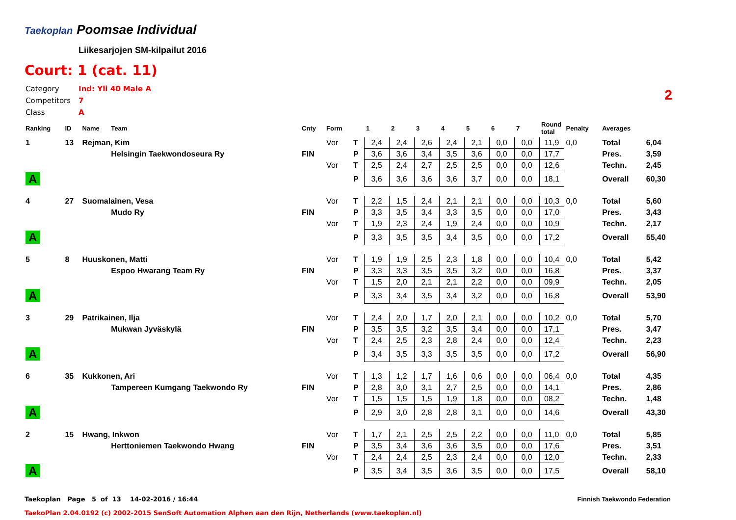Taekoplan
Poomsae Individual
Liikesarjojen SM-kilpailut 2016
Court: 1 (cat. 11)
| Category | Ind: Yli 40 Male A |
| Competitors | 7 |
| Class | A |
2
| Ranking | ID | Name | Team | Cnty | Form | | 1 | 2 | 3 | 4 | 5 | 6 | 7 | Round total | Penalty | Averages | |
| --- | --- | --- | --- | --- | --- | --- | --- | --- | --- | --- | --- | --- | --- | --- | --- | --- | --- |
| 1 | 13 | Rejman, Kim | | | Vor | T | 2,4 | 2,4 | 2,6 | 2,4 | 2,1 | 0,0 | 0,0 | 11,9 | 0,0 | Total | 6,04 |
| | | | Helsingin Taekwondoseura Ry | FIN | | P | 3,6 | 3,6 | 3,4 | 3,5 | 3,6 | 0,0 | 0,0 | 17,7 | | Pres. | 3,59 |
| | | | | | Vor | T | 2,5 | 2,4 | 2,7 | 2,5 | 2,5 | 0,0 | 0,0 | 12,6 | | Techn. | 2,45 |
| A | | | | | | P | 3,6 | 3,6 | 3,6 | 3,6 | 3,7 | 0,0 | 0,0 | 18,1 | | Overall | 60,30 |
| 4 | 27 | Suomalainen, Vesa | | | Vor | T | 2,2 | 1,5 | 2,4 | 2,1 | 2,1 | 0,0 | 0,0 | 10,3 | 0,0 | Total | 5,60 |
| | | | Mudo Ry | FIN | | P | 3,3 | 3,5 | 3,4 | 3,3 | 3,5 | 0,0 | 0,0 | 17,0 | | Pres. | 3,43 |
| | | | | | Vor | T | 1,9 | 2,3 | 2,4 | 1,9 | 2,4 | 0,0 | 0,0 | 10,9 | | Techn. | 2,17 |
| A | | | | | | P | 3,3 | 3,5 | 3,5 | 3,4 | 3,5 | 0,0 | 0,0 | 17,2 | | Overall | 55,40 |
| 5 | 8 | Huuskonen, Matti | | | Vor | T | 1,9 | 1,9 | 2,5 | 2,3 | 1,8 | 0,0 | 0,0 | 10,4 | 0,0 | Total | 5,42 |
| | | | Espoo Hwarang Team Ry | FIN | | P | 3,3 | 3,3 | 3,5 | 3,5 | 3,2 | 0,0 | 0,0 | 16,8 | | Pres. | 3,37 |
| | | | | | Vor | T | 1,5 | 2,0 | 2,1 | 2,1 | 2,2 | 0,0 | 0,0 | 09,9 | | Techn. | 2,05 |
| A | | | | | | P | 3,3 | 3,4 | 3,5 | 3,4 | 3,2 | 0,0 | 0,0 | 16,8 | | Overall | 53,90 |
| 3 | 29 | Patrikainen, Ilja | | | Vor | T | 2,4 | 2,0 | 1,7 | 2,0 | 2,1 | 0,0 | 0,0 | 10,2 | 0,0 | Total | 5,70 |
| | | | Mukwan Jyväskylä | FIN | | P | 3,5 | 3,5 | 3,2 | 3,5 | 3,4 | 0,0 | 0,0 | 17,1 | | Pres. | 3,47 |
| | | | | | Vor | T | 2,4 | 2,5 | 2,3 | 2,8 | 2,4 | 0,0 | 0,0 | 12,4 | | Techn. | 2,23 |
| A | | | | | | P | 3,4 | 3,5 | 3,3 | 3,5 | 3,5 | 0,0 | 0,0 | 17,2 | | Overall | 56,90 |
| 6 | 35 | Kukkonen, Ari | | | Vor | T | 1,3 | 1,2 | 1,7 | 1,6 | 0,6 | 0,0 | 0,0 | 06,4 | 0,0 | Total | 4,35 |
| | | | Tampereen Kumgang Taekwondo Ry | FIN | | P | 2,8 | 3,0 | 3,1 | 2,7 | 2,5 | 0,0 | 0,0 | 14,1 | | Pres. | 2,86 |
| | | | | | Vor | T | 1,5 | 1,5 | 1,5 | 1,9 | 1,8 | 0,0 | 0,0 | 08,2 | | Techn. | 1,48 |
| A | | | | | | P | 2,9 | 3,0 | 2,8 | 2,8 | 3,1 | 0,0 | 0,0 | 14,6 | | Overall | 43,30 |
| 2 | 15 | Hwang, Inkwon | | | Vor | T | 1,7 | 2,1 | 2,5 | 2,5 | 2,2 | 0,0 | 0,0 | 11,0 | 0,0 | Total | 5,85 |
| | | | Herttoniemen Taekwondo Hwang | FIN | | P | 3,5 | 3,4 | 3,6 | 3,6 | 3,5 | 0,0 | 0,0 | 17,6 | | Pres. | 3,51 |
| | | | | | Vor | T | 2,4 | 2,4 | 2,5 | 2,3 | 2,4 | 0,0 | 0,0 | 12,0 | | Techn. | 2,33 |
| A | | | | | | P | 3,5 | 3,4 | 3,5 | 3,6 | 3,5 | 0,0 | 0,0 | 17,5 | | Overall | 58,10 |
Taekoplan Page 5 of 13 14-02-2016 / 16:44
Finnish Taekwondo Federation
TaekoPlan 2.04.0192 (c) 2002-2015 SenSoft Automation Alphen aan den Rijn, Netherlands (www.taekoplan.nl)